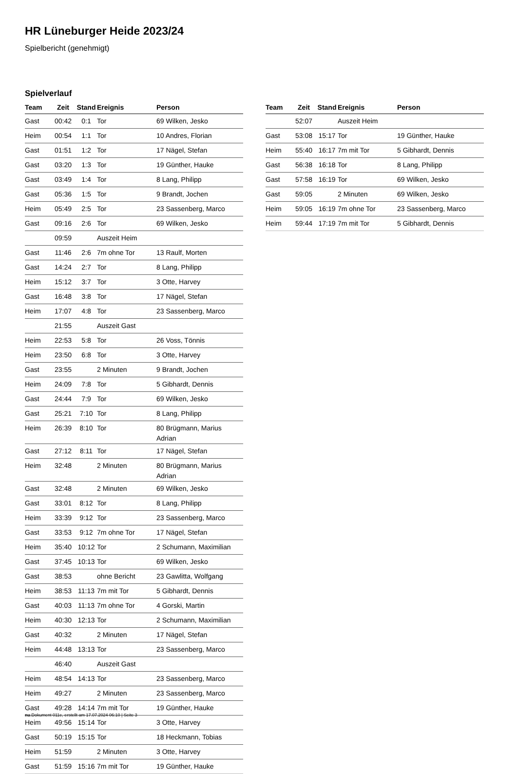HR Lüneburger Heide 2023/24
Spielbericht (genehmigt)
Spielverlauf
| Team | Zeit | Stand | Ereignis | Person |
| --- | --- | --- | --- | --- |
| Gast | 00:42 | 0:1 | Tor | 69 Wilken, Jesko |
| Heim | 00:54 | 1:1 | Tor | 10 Andres, Florian |
| Gast | 01:51 | 1:2 | Tor | 17 Nägel, Stefan |
| Gast | 03:20 | 1:3 | Tor | 19 Günther, Hauke |
| Gast | 03:49 | 1:4 | Tor | 8 Lang, Philipp |
| Gast | 05:36 | 1:5 | Tor | 9 Brandt, Jochen |
| Heim | 05:49 | 2:5 | Tor | 23 Sassenberg, Marco |
| Gast | 09:16 | 2:6 | Tor | 69 Wilken, Jesko |
| | 09:59 | | Auszeit Heim | |
| Gast | 11:46 | 2:6 | 7m ohne Tor | 13 Raulf, Morten |
| Gast | 14:24 | 2:7 | Tor | 8 Lang, Philipp |
| Heim | 15:12 | 3:7 | Tor | 3 Otte, Harvey |
| Gast | 16:48 | 3:8 | Tor | 17 Nägel, Stefan |
| Heim | 17:07 | 4:8 | Tor | 23 Sassenberg, Marco |
| | 21:55 | | Auszeit Gast | |
| Heim | 22:53 | 5:8 | Tor | 26 Voss, Tönnis |
| Heim | 23:50 | 6:8 | Tor | 3 Otte, Harvey |
| Gast | 23:55 | | 2 Minuten | 9 Brandt, Jochen |
| Heim | 24:09 | 7:8 | Tor | 5 Gibhardt, Dennis |
| Gast | 24:44 | 7:9 | Tor | 69 Wilken, Jesko |
| Gast | 25:21 | 7:10 | Tor | 8 Lang, Philipp |
| Heim | 26:39 | 8:10 | Tor | 80 Brügmann, Marius Adrian |
| Gast | 27:12 | 8:11 | Tor | 17 Nägel, Stefan |
| Heim | 32:48 | | 2 Minuten | 80 Brügmann, Marius Adrian |
| Gast | 32:48 | | 2 Minuten | 69 Wilken, Jesko |
| Gast | 33:01 | 8:12 | Tor | 8 Lang, Philipp |
| Heim | 33:39 | 9:12 | Tor | 23 Sassenberg, Marco |
| Gast | 33:53 | 9:12 | 7m ohne Tor | 17 Nägel, Stefan |
| Heim | 35:40 | 10:12 | Tor | 2 Schumann, Maximilian |
| Gast | 37:45 | 10:13 | Tor | 69 Wilken, Jesko |
| Gast | 38:53 | | ohne Bericht | 23 Gawlitta, Wolfgang |
| Heim | 38:53 | 11:13 | 7m mit Tor | 5 Gibhardt, Dennis |
| Gast | 40:03 | 11:13 | 7m ohne Tor | 4 Gorski, Martin |
| Heim | 40:30 | 12:13 | Tor | 2 Schumann, Maximilian |
| Gast | 40:32 | | 2 Minuten | 17 Nägel, Stefan |
| Heim | 44:48 | 13:13 | Tor | 23 Sassenberg, Marco |
| | 46:40 | | Auszeit Gast | |
| Heim | 48:54 | 14:13 | Tor | 23 Sassenberg, Marco |
| Heim | 49:27 | | 2 Minuten | 23 Sassenberg, Marco |
| Gast | 49:28 | 14:14 | 7m mit Tor | 19 Günther, Hauke |
| Heim | 49:56 | 15:14 | Tor | 3 Otte, Harvey |
| Gast | 50:19 | 15:15 | Tor | 18 Heckmann, Tobias |
| Heim | 51:59 | | 2 Minuten | 3 Otte, Harvey |
| Gast | 51:59 | 15:16 | 7m mit Tor | 19 Günther, Hauke |
| Team | Zeit | Stand | Ereignis | Person |
| --- | --- | --- | --- | --- |
| | 52:07 | | Auszeit Heim | |
| Gast | 53:08 | 15:17 | Tor | 19 Günther, Hauke |
| Heim | 55:40 | 16:17 | 7m mit Tor | 5 Gibhardt, Dennis |
| Gast | 56:38 | 16:18 | Tor | 8 Lang, Philipp |
| Gast | 57:58 | 16:19 | Tor | 69 Wilken, Jesko |
| Gast | 59:05 | | 2 Minuten | 69 Wilken, Jesko |
| Heim | 59:05 | 16:19 | 7m ohne Tor | 23 Sassenberg, Marco |
| Heim | 59:44 | 17:19 | 7m mit Tor | 5 Gibhardt, Dennis |
nu.Dokument 011e, erstellt am 17.07.2024 06:10 | Seite 3